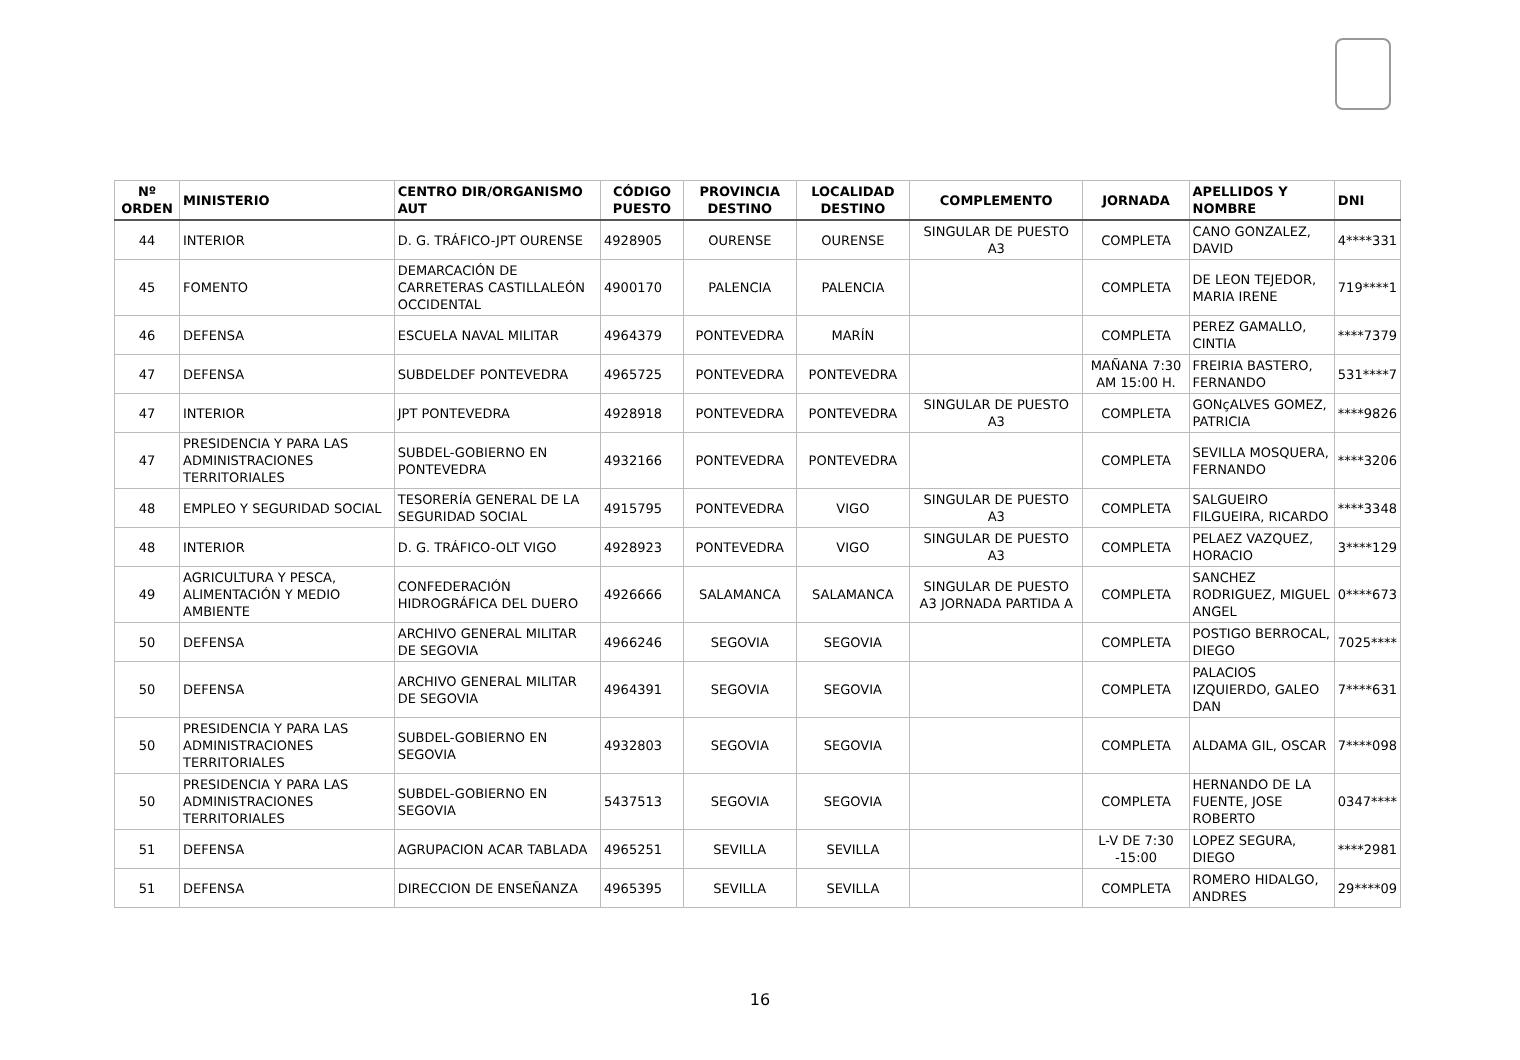| Nº ORDEN | MINISTERIO | CENTRO DIR/ORGANISMO AUT | CÓDIGO PUESTO | PROVINCIA DESTINO | LOCALIDAD DESTINO | COMPLEMENTO | JORNADA | APELLIDOS Y NOMBRE | DNI |
| --- | --- | --- | --- | --- | --- | --- | --- | --- | --- |
| 44 | INTERIOR | D. G. TRÁFICO-JPT OURENSE | 4928905 | OURENSE | OURENSE | SINGULAR DE PUESTO A3 | COMPLETA | CANO GONZALEZ, DAVID | 4****331 |
| 45 | FOMENTO | DEMARCACIÓN DE CARRETERAS CASTILLALEÓN OCCIDENTAL | 4900170 | PALENCIA | PALENCIA | | COMPLETA | DE LEON TEJEDOR, MARIA IRENE | 719****1 |
| 46 | DEFENSA | ESCUELA NAVAL MILITAR | 4964379 | PONTEVEDRA | MARÍN | | COMPLETA | PEREZ GAMALLO, CINTIA | ****7379 |
| 47 | DEFENSA | SUBDELDEF PONTEVEDRA | 4965725 | PONTEVEDRA | PONTEVEDRA | | MAÑANA 7:30 AM 15:00 H. | FREIRIA BASTERO, FERNANDO | 531****7 |
| 47 | INTERIOR | JPT PONTEVEDRA | 4928918 | PONTEVEDRA | PONTEVEDRA | SINGULAR DE PUESTO A3 | COMPLETA | GONçALVES GOMEZ, PATRICIA | ****9826 |
| 47 | PRESIDENCIA Y PARA LAS ADMINISTRACIONES TERRITORIALES | SUBDEL-GOBIERNO EN PONTEVEDRA | 4932166 | PONTEVEDRA | PONTEVEDRA | | COMPLETA | SEVILLA MOSQUERA, FERNANDO | ****3206 |
| 48 | EMPLEO Y SEGURIDAD SOCIAL | TESORERÍA GENERAL DE LA SEGURIDAD SOCIAL | 4915795 | PONTEVEDRA | VIGO | SINGULAR DE PUESTO A3 | COMPLETA | SALGUEIRO FILGUEIRA, RICARDO | ****3348 |
| 48 | INTERIOR | D. G. TRÁFICO-OLT VIGO | 4928923 | PONTEVEDRA | VIGO | SINGULAR DE PUESTO A3 | COMPLETA | PELAEZ VAZQUEZ, HORACIO | 3****129 |
| 49 | AGRICULTURA Y PESCA, ALIMENTACIÓN Y MEDIO AMBIENTE | CONFEDERACIÓN HIDROGRÁFICA DEL DUERO | 4926666 | SALAMANCA | SALAMANCA | SINGULAR DE PUESTO A3 JORNADA PARTIDA A | COMPLETA | SANCHEZ RODRIGUEZ, MIGUEL ANGEL | 0****673 |
| 50 | DEFENSA | ARCHIVO GENERAL MILITAR DE SEGOVIA | 4966246 | SEGOVIA | SEGOVIA | | COMPLETA | POSTIGO BERROCAL, DIEGO | 7025**** |
| 50 | DEFENSA | ARCHIVO GENERAL MILITAR DE SEGOVIA | 4964391 | SEGOVIA | SEGOVIA | | COMPLETA | PALACIOS IZQUIERDO, GALEO DAN | 7****631 |
| 50 | PRESIDENCIA Y PARA LAS ADMINISTRACIONES TERRITORIALES | SUBDEL-GOBIERNO EN SEGOVIA | 4932803 | SEGOVIA | SEGOVIA | | COMPLETA | ALDAMA GIL, OSCAR | 7****098 |
| 50 | PRESIDENCIA Y PARA LAS ADMINISTRACIONES TERRITORIALES | SUBDEL-GOBIERNO EN SEGOVIA | 5437513 | SEGOVIA | SEGOVIA | | COMPLETA | HERNANDO DE LA FUENTE, JOSE ROBERTO | 0347**** |
| 51 | DEFENSA | AGRUPACION ACAR TABLADA | 4965251 | SEVILLA | SEVILLA | | L-V DE 7:30 -15:00 | LOPEZ SEGURA, DIEGO | ****2981 |
| 51 | DEFENSA | DIRECCION DE ENSEÑANZA | 4965395 | SEVILLA | SEVILLA | | COMPLETA | ROMERO HIDALGO, ANDRES | 29****09 |
16